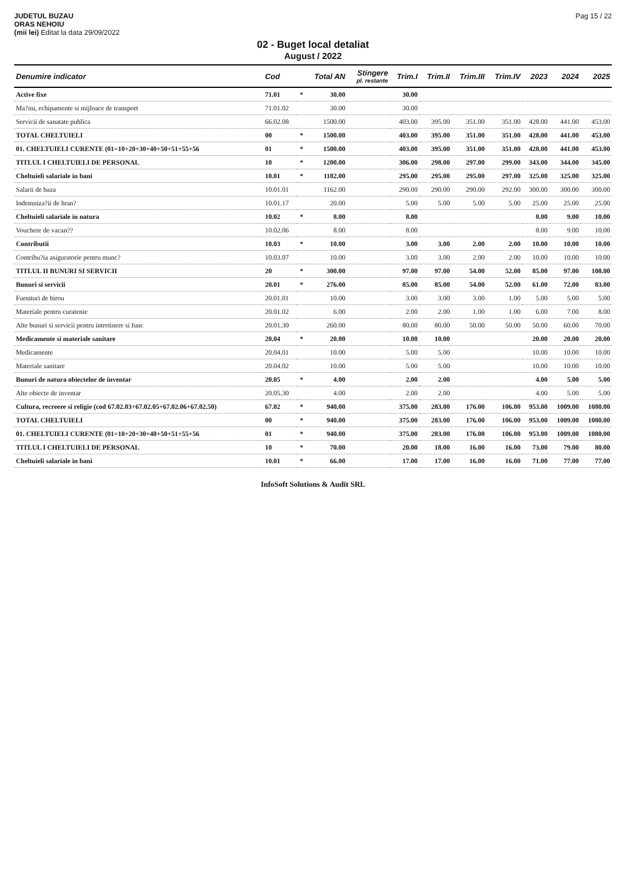JUDETUL BUZAU
ORAS NEHOIU
(mii lei) Editat la data 29/09/2022
Pag 15 / 22
02 - Buget local detaliat
August / 2022
| Denumire indicator | Cod | | Total AN | Stingere pl. restante | Trim.I | Trim.II | Trim.III | Trim.IV | 2023 | 2024 | 2025 |
| --- | --- | --- | --- | --- | --- | --- | --- | --- | --- | --- | --- |
| Active fixe | 71.01 | * | 30.00 | | 30.00 | | | | | | |
| Ma?ini, echipamente si mijloace de transport | 71.01.02 | | 30.00 | | 30.00 | | | | | | |
| Servicii de sanatate publica | 66.02.08 | | 1500.00 | | 403.00 | 395.00 | 351.00 | 351.00 | 428.00 | 441.00 | 453.00 |
| TOTAL CHELTUIELI | 00 | * | 1500.00 | | 403.00 | 395.00 | 351.00 | 351.00 | 428.00 | 441.00 | 453.00 |
| 01. CHELTUIELI CURENTE (01=10+20+30+40+50+51+55+56 | 01 | * | 1500.00 | | 403.00 | 395.00 | 351.00 | 351.00 | 428.00 | 441.00 | 453.00 |
| TITLUL I CHELTUIELI DE PERSONAL | 10 | * | 1200.00 | | 306.00 | 298.00 | 297.00 | 299.00 | 343.00 | 344.00 | 345.00 |
| Cheltuieli salariale in bani | 10.01 | * | 1182.00 | | 295.00 | 295.00 | 295.00 | 297.00 | 325.00 | 325.00 | 325.00 |
| Salarii de baza | 10.01.01 | | 1162.00 | | 290.00 | 290.00 | 290.00 | 292.00 | 300.00 | 300.00 | 300.00 |
| Indemniza?ii de hran? | 10.01.17 | | 20.00 | | 5.00 | 5.00 | 5.00 | 5.00 | 25.00 | 25.00 | 25.00 |
| Cheltuieli salariale in natura | 10.02 | * | 8.00 | | 8.00 | | | | 8.00 | 9.00 | 10.00 |
| Vouchere de vacan?? | 10.02.06 | | 8.00 | | 8.00 | | | | 8.00 | 9.00 | 10.00 |
| Contributii | 10.03 | * | 10.00 | | 3.00 | 3.00 | 2.00 | 2.00 | 10.00 | 10.00 | 10.00 |
| Contribu?ia asiguratorie pentru munc? | 10.03.07 | | 10.00 | | 3.00 | 3.00 | 2.00 | 2.00 | 10.00 | 10.00 | 10.00 |
| TITLUL II BUNURI SI SERVICII | 20 | * | 300.00 | | 97.00 | 97.00 | 54.00 | 52.00 | 85.00 | 97.00 | 108.00 |
| Bunuri si servicii | 20.01 | * | 276.00 | | 85.00 | 85.00 | 54.00 | 52.00 | 61.00 | 72.00 | 83.00 |
| Furnituri de birou | 20.01.01 | | 10.00 | | 3.00 | 3.00 | 3.00 | 1.00 | 5.00 | 5.00 | 5.00 |
| Materiale pentru curatenie | 20.01.02 | | 6.00 | | 2.00 | 2.00 | 1.00 | 1.00 | 6.00 | 7.00 | 8.00 |
| Alte bunuri si servicii pentru intretinere si func | 20.01.30 | | 260.00 | | 80.00 | 80.00 | 50.00 | 50.00 | 50.00 | 60.00 | 70.00 |
| Medicamente si materiale sanitare | 20.04 | * | 20.00 | | 10.00 | 10.00 | | | 20.00 | 20.00 | 20.00 |
| Medicamente | 20.04.01 | | 10.00 | | 5.00 | 5.00 | | | 10.00 | 10.00 | 10.00 |
| Materiale sanitare | 20.04.02 | | 10.00 | | 5.00 | 5.00 | | | 10.00 | 10.00 | 10.00 |
| Bunuri de natura obiectelor de inventar | 20.05 | * | 4.00 | | 2.00 | 2.00 | | | 4.00 | 5.00 | 5.00 |
| Alte obiecte de inventar | 20.05.30 | | 4.00 | | 2.00 | 2.00 | | | 4.00 | 5.00 | 5.00 |
| Cultura, recreere si religie (cod 67.02.03+67.02.05+67.02.06+67.02.50) | 67.02 | * | 940.00 | | 375.00 | 283.00 | 176.00 | 106.00 | 953.00 | 1009.00 | 1080.00 |
| TOTAL CHELTUIELI | 00 | * | 940.00 | | 375.00 | 283.00 | 176.00 | 106.00 | 953.00 | 1009.00 | 1080.00 |
| 01. CHELTUIELI CURENTE (01=10+20+30+40+50+51+55+56 | 01 | * | 940.00 | | 375.00 | 283.00 | 176.00 | 106.00 | 953.00 | 1009.00 | 1080.00 |
| TITLUL I CHELTUIELI DE PERSONAL | 10 | * | 70.00 | | 20.00 | 18.00 | 16.00 | 16.00 | 73.00 | 79.00 | 80.00 |
| Cheltuieli salariale in bani | 10.01 | * | 66.00 | | 17.00 | 17.00 | 16.00 | 16.00 | 71.00 | 77.00 | 77.00 |
InfoSoft Solutions & Audit SRL